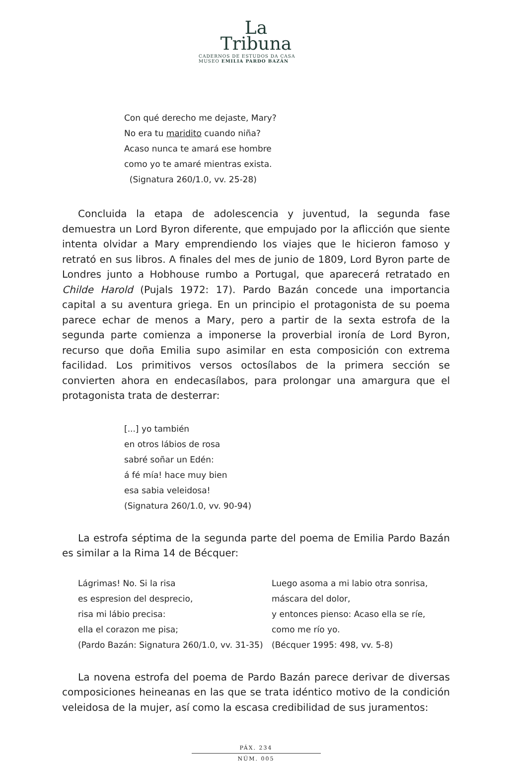La
Tribuna
CADERNOS DE ESTUDOS DA CASA
MUSEO EMILIA PARDO BAZÁN
Con qué derecho me dejaste, Mary?
No era tu maridito cuando niña?
Acaso nunca te amará ese hombre
como yo te amaré mientras exista.
(Signatura 260/1.0, vv. 25-28)
Concluida la etapa de adolescencia y juventud, la segunda fase demuestra un Lord Byron diferente, que empujado por la aflicción que siente intenta olvidar a Mary emprendiendo los viajes que le hicieron famoso y retrató en sus libros. A finales del mes de junio de 1809, Lord Byron parte de Londres junto a Hobhouse rumbo a Portugal, que aparecerá retratado en Childe Harold (Pujals 1972: 17). Pardo Bazán concede una importancia capital a su aventura griega. En un principio el protagonista de su poema parece echar de menos a Mary, pero a partir de la sexta estrofa de la segunda parte comienza a imponerse la proverbial ironía de Lord Byron, recurso que doña Emilia supo asimilar en esta composición con extrema facilidad. Los primitivos versos octosílabos de la primera sección se convierten ahora en endecasílabos, para prolongar una amargura que el protagonista trata de desterrar:
[...] yo también
en otros lábios de rosa
sabré soñar un Edén:
á fé mía! hace muy bien
esa sabia veleidosa!
(Signatura 260/1.0, vv. 90-94)
La estrofa séptima de la segunda parte del poema de Emilia Pardo Bazán es similar a la Rima 14 de Bécquer:
Lágrimas! No. Si la risa
es espresion del desprecio,
risa mi lábio precisa:
ella el corazon me pisa;
(Pardo Bazán: Signatura 260/1.0, vv. 31-35)
Luego asoma a mi labio otra sonrisa,
máscara del dolor,
y entonces pienso: Acaso ella se ríe,
como me río yo.
(Bécquer 1995: 498, vv. 5-8)
La novena estrofa del poema de Pardo Bazán parece derivar de diversas composiciones heineanas en las que se trata idéntico motivo de la condición veleidosa de la mujer, así como la escasa credibilidad de sus juramentos:
PÁX. 234
NÚM. 005